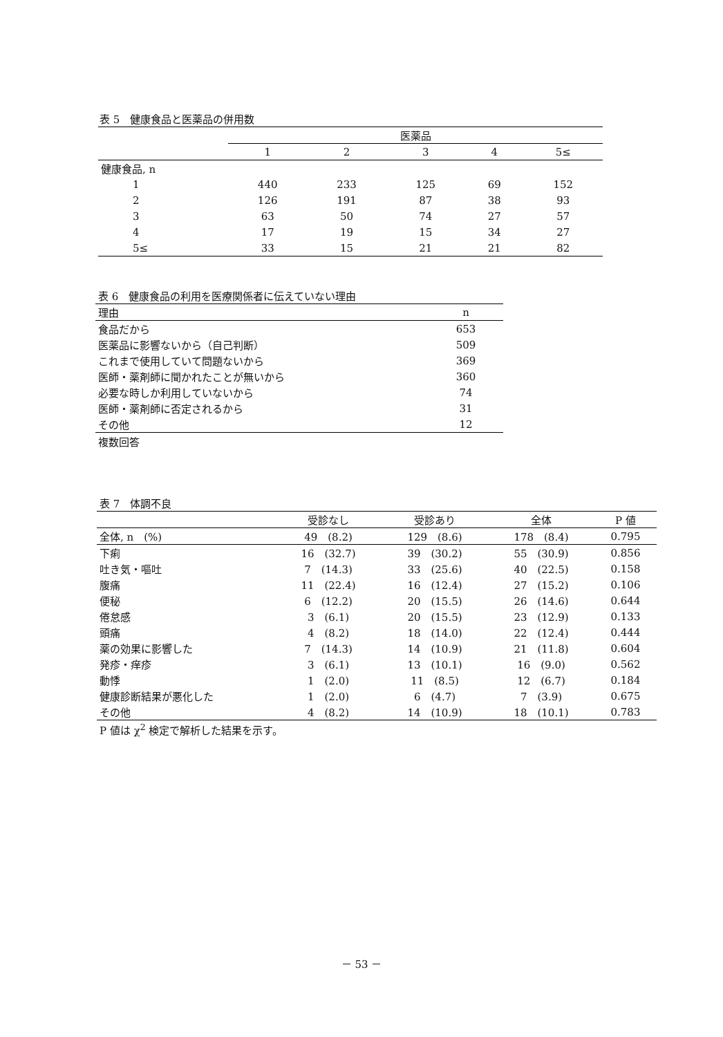| 表 5 健康食品と医薬品の併用数 | | | | | |
| | 医薬品 | | | | |
| | 1 | 2 | 3 | 4 | 5≤ |
| 健康食品, n | | | | | |
| 1 | 440 | 233 | 125 | 69 | 152 |
| 2 | 126 | 191 | 87 | 38 | 93 |
| 3 | 63 | 50 | 74 | 27 | 57 |
| 4 | 17 | 19 | 15 | 34 | 27 |
| 5≤ | 33 | 15 | 21 | 21 | 82 |
| 表 6 健康食品の利用を医療関係者に伝えていない理由 | |
| 理由 | n |
| 食品だから | 653 |
| 医薬品に影響ないから（自己判断） | 509 |
| これまで使用していて問題ないから | 369 |
| 医師・薬剤師に聞かれたことが無いから | 360 |
| 必要な時しか利用していないから | 74 |
| 医師・薬剤師に否定されるから | 31 |
| その他 | 12 |
複数回答
| 表 7 体調不良 | | | | |
| | 受診なし | 受診あり | 全体 | P 値 |
| 全体, n (%) | 49 (8.2) | 129 (8.6) | 178 (8.4) | 0.795 |
| 下痢 | 16 (32.7) | 39 (30.2) | 55 (30.9) | 0.856 |
| 吐き気・嘔吐 | 7 (14.3) | 33 (25.6) | 40 (22.5) | 0.158 |
| 腹痛 | 11 (22.4) | 16 (12.4) | 27 (15.2) | 0.106 |
| 便秘 | 6 (12.2) | 20 (15.5) | 26 (14.6) | 0.644 |
| 倦怠感 | 3 (6.1) | 20 (15.5) | 23 (12.9) | 0.133 |
| 頭痛 | 4 (8.2) | 18 (14.0) | 22 (12.4) | 0.444 |
| 薬の効果に影響した | 7 (14.3) | 14 (10.9) | 21 (11.8) | 0.604 |
| 発疹・痒疹 | 3 (6.1) | 13 (10.1) | 16 (9.0) | 0.562 |
| 動悸 | 1 (2.0) | 11 (8.5) | 12 (6.7) | 0.184 |
| 健康診断結果が悪化した | 1 (2.0) | 6 (4.7) | 7 (3.9) | 0.675 |
| その他 | 4 (8.2) | 14 (10.9) | 18 (10.1) | 0.783 |
P 値は χ<sup>2</sup> 検定で解析した結果を示す。
－ 53 －